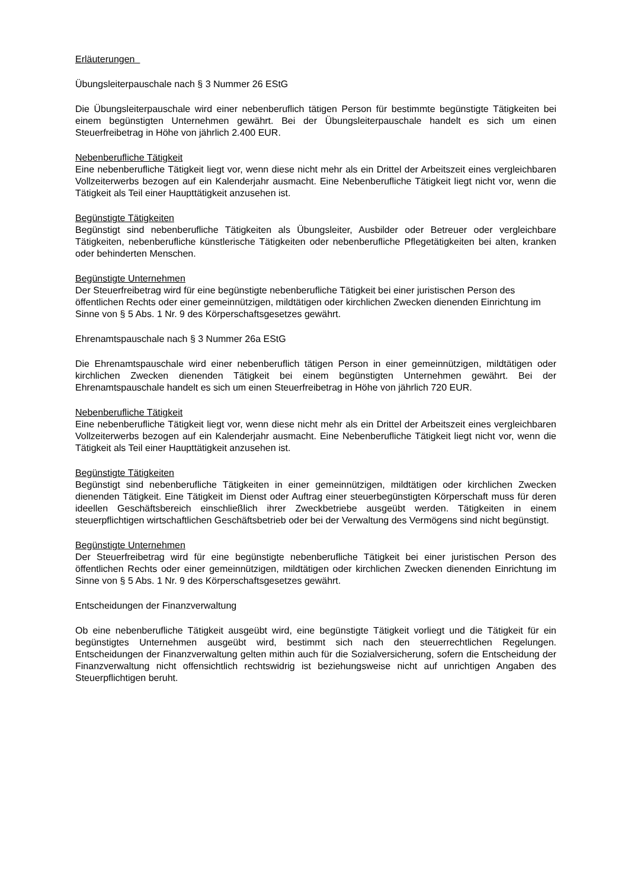Erläuterungen
Übungsleiterpauschale nach § 3 Nummer 26 EStG
Die Übungsleiterpauschale wird einer nebenberuflich tätigen Person für bestimmte begünstigte Tätigkeiten bei einem begünstigten Unternehmen gewährt. Bei der Übungsleiterpauschale handelt es sich um einen Steuerfreibetrag in Höhe von jährlich 2.400 EUR.
Nebenberufliche Tätigkeit
Eine nebenberufliche Tätigkeit liegt vor, wenn diese nicht mehr als ein Drittel der Arbeitszeit eines vergleichbaren Vollzeiterwerbs bezogen auf ein Kalenderjahr ausmacht. Eine Nebenberufliche Tätigkeit liegt nicht vor, wenn die Tätigkeit als Teil einer Haupttätigkeit anzusehen ist.
Begünstigte Tätigkeiten
Begünstigt sind nebenberufliche Tätigkeiten als Übungsleiter, Ausbilder oder Betreuer oder vergleichbare Tätigkeiten, nebenberufliche künstlerische Tätigkeiten oder nebenberufliche Pflegetätigkeiten bei alten, kranken oder behinderten Menschen.
Begünstigte Unternehmen
Der Steuerfreibetrag wird für eine begünstigte nebenberufliche Tätigkeit bei einer juristischen Person des öffentlichen Rechts oder einer gemeinnützigen, mildtätigen oder kirchlichen Zwecken dienenden Einrichtung im Sinne von § 5 Abs. 1 Nr. 9 des Körperschaftsgesetzes gewährt.
Ehrenamtspauschale nach § 3 Nummer 26a EStG
Die Ehrenamtspauschale wird einer nebenberuflich tätigen Person in einer gemeinnützigen, mildtätigen oder kirchlichen Zwecken dienenden Tätigkeit bei einem begünstigten Unternehmen gewährt. Bei der Ehrenamtspauschale handelt es sich um einen Steuerfreibetrag in Höhe von jährlich 720 EUR.
Nebenberufliche Tätigkeit
Eine nebenberufliche Tätigkeit liegt vor, wenn diese nicht mehr als ein Drittel der Arbeitszeit eines vergleichbaren Vollzeiterwerbs bezogen auf ein Kalenderjahr ausmacht. Eine Nebenberufliche Tätigkeit liegt nicht vor, wenn die Tätigkeit als Teil einer Haupttätigkeit anzusehen ist.
Begünstigte Tätigkeiten
Begünstigt sind nebenberufliche Tätigkeiten in einer gemeinnützigen, mildtätigen oder kirchlichen Zwecken dienenden Tätigkeit. Eine Tätigkeit im Dienst oder Auftrag einer steuerbegünstigten Körperschaft muss für deren ideellen Geschäftsbereich einschließlich ihrer Zweckbetriebe ausgeübt werden. Tätigkeiten in einem steuerpflichtigen wirtschaftlichen Geschäftsbetrieb oder bei der Verwaltung des Vermögens sind nicht begünstigt.
Begünstigte Unternehmen
Der Steuerfreibetrag wird für eine begünstigte nebenberufliche Tätigkeit bei einer juristischen Person des öffentlichen Rechts oder einer gemeinnützigen, mildtätigen oder kirchlichen Zwecken dienenden Einrichtung im Sinne von § 5 Abs. 1 Nr. 9 des Körperschaftsgesetzes gewährt.
Entscheidungen der Finanzverwaltung
Ob eine nebenberufliche Tätigkeit ausgeübt wird, eine begünstigte Tätigkeit vorliegt und die Tätigkeit für ein begünstigtes Unternehmen ausgeübt wird, bestimmt sich nach den steuerrechtlichen Regelungen. Entscheidungen der Finanzverwaltung gelten mithin auch für die Sozialversicherung, sofern die Entscheidung der Finanzverwaltung nicht offensichtlich rechtswidrig ist beziehungsweise nicht auf unrichtigen Angaben des Steuerpflichtigen beruht.